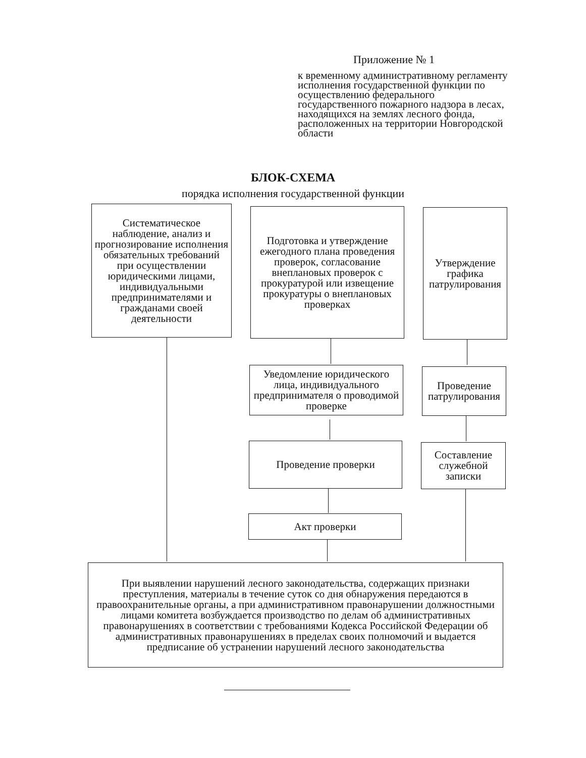Приложение № 1
к временному административному регламенту исполнения государственной функции по осуществлению федерального государственного пожарного надзора в лесах, находящихся на землях лесного фонда, расположенных на территории Новгородской области
БЛОК-СХЕМА
порядка исполнения государственной функции
Систематическое наблюдение, анализ и прогнозирование исполнения обязательных требований при осуществлении юридическими лицами, индивидуальными предпринимателями и гражданами своей деятельности
Подготовка и утверждение ежегодного плана проведения проверок, согласование внеплановых проверок с прокуратурой или извещение прокуратуры о внеплановых проверках
Утверждение графика патрулирования
Уведомление юридического лица, индивидуального предпринимателя о проводимой проверке
Проведение патрулирования
Проведение проверки
Составление служебной записки
Акт проверки
При выявлении нарушений лесного законодательства, содержащих признаки преступления, материалы в течение суток со дня обнаружения передаются в правоохранительные органы, а при административном правонарушении должностными лицами комитета возбуждается производство по делам об административных правонарушениях в соответствии с требованиями Кодекса Российской Федерации об административных правонарушениях в пределах своих полномочий и выдается предписание об устранении нарушений лесного законодательства